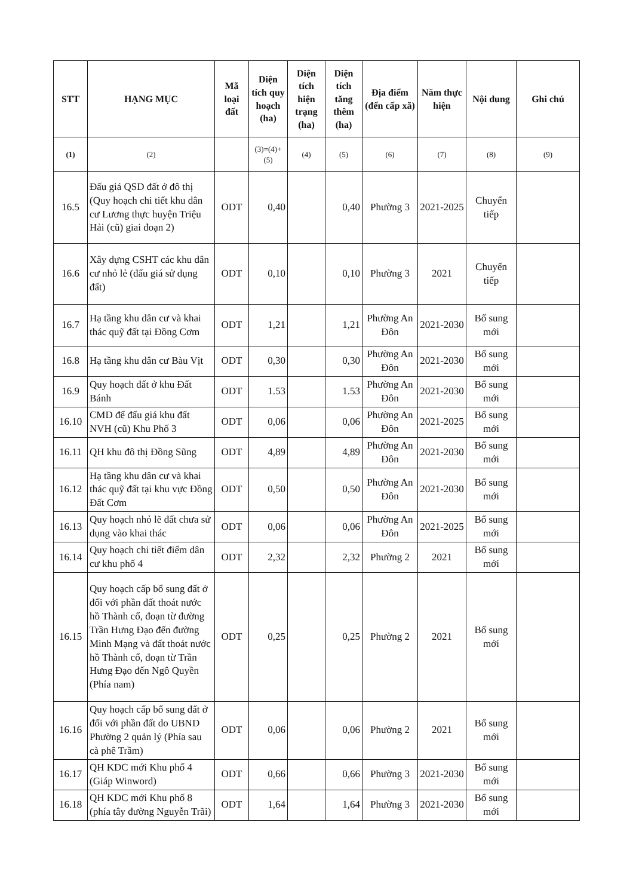| STT | HẠNG MỤC | Mã loại đất | Diện tích quy hoạch (ha) | Diện tích hiện trạng (ha) | Diện tích tăng thêm (ha) | Địa điểm (đến cấp xã) | Năm thực hiện | Nội dung | Ghi chú |
| --- | --- | --- | --- | --- | --- | --- | --- | --- | --- |
| (1) | (2) | | (3)=(4)+(5) | (4) | (5) | (6) | (7) | (8) | (9) |
| 16.5 | Đấu giá QSD đất ở đô thị (Quy hoạch chi tiết khu dân cư Lương thực huyện Triệu Hải (cũ) giai đoạn 2) | ODT | 0,40 | | 0,40 | Phường 3 | 2021-2025 | Chuyển tiếp | |
| 16.6 | Xây dựng CSHT các khu dân cư nhỏ lẻ (đấu giá sử dụng đất) | ODT | 0,10 | | 0,10 | Phường 3 | 2021 | Chuyển tiếp | |
| 16.7 | Hạ tầng khu dân cư và khai thác quỹ đất tại Đồng Cơm | ODT | 1,21 | | 1,21 | Phường An Đôn | 2021-2030 | Bổ sung mới | |
| 16.8 | Hạ tầng khu dân cư Bàu Vịt | ODT | 0,30 | | 0,30 | Phường An Đôn | 2021-2030 | Bổ sung mới | |
| 16.9 | Quy hoạch đất ở khu Đất Bánh | ODT | 1.53 | | 1.53 | Phường An Đôn | 2021-2030 | Bổ sung mới | |
| 16.10 | CMD để đấu giá khu đất NVH (cũ) Khu Phố 3 | ODT | 0,06 | | 0,06 | Phường An Đôn | 2021-2025 | Bổ sung mới | |
| 16.11 | QH khu đô thị Đồng Sũng | ODT | 4,89 | | 4,89 | Phường An Đôn | 2021-2030 | Bổ sung mới | |
| 16.12 | Hạ tầng khu dân cư và khai thác quỹ đất tại khu vực Đồng Đất Cơm | ODT | 0,50 | | 0,50 | Phường An Đôn | 2021-2030 | Bổ sung mới | |
| 16.13 | Quy hoạch nhỏ lẽ đất chưa sử dụng vào khai thác | ODT | 0,06 | | 0,06 | Phường An Đôn | 2021-2025 | Bổ sung mới | |
| 16.14 | Quy hoạch chi tiết điểm dân cư khu phố 4 | ODT | 2,32 | | 2,32 | Phường 2 | 2021 | Bổ sung mới | |
| 16.15 | Quy hoạch cấp bổ sung đất ở đối với phần đất thoát nước hồ Thành cổ, đoạn từ đường Trần Hưng Đạo đến đường Minh Mạng và đất thoát nước hồ Thành cổ, đoạn từ Trần Hưng Đạo đến Ngô Quyền (Phía nam) | ODT | 0,25 | | 0,25 | Phường 2 | 2021 | Bổ sung mới | |
| 16.16 | Quy hoạch cấp bổ sung đất ở đối với phần đất do UBND Phường 2 quản lý (Phía sau cà phê Trầm) | ODT | 0,06 | | 0,06 | Phường 2 | 2021 | Bổ sung mới | |
| 16.17 | QH KDC mới Khu phố 4 (Giáp Winword) | ODT | 0,66 | | 0,66 | Phường 3 | 2021-2030 | Bổ sung mới | |
| 16.18 | QH KDC mới Khu phố 8 (phía tây đường Nguyễn Trãi) | ODT | 1,64 | | 1,64 | Phường 3 | 2021-2030 | Bổ sung mới | |